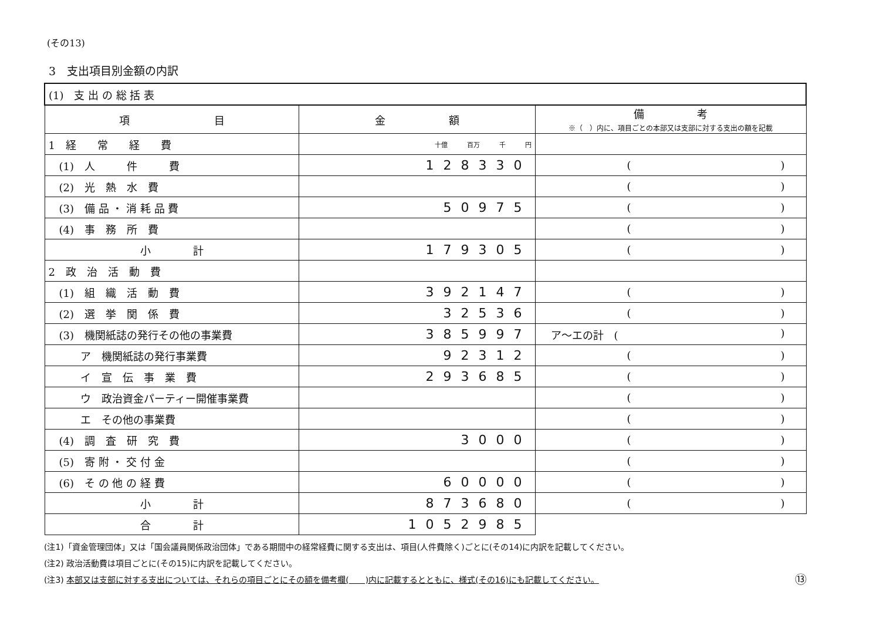(その13)
3　支出項目別金額の内訳
| (1) 支 出 の 総 括 表 | | |
| 項 目 | 金 額 | 備 考 ※（ ）内に、項目ごとの本部又は支部に対する支出の額を記載 |
| 1 経 常 経 費 | 十億 百万 千 円 | |
| (1) 人 件 費 | 128330 | ( ) |
| (2) 光 熱 水 費 | | ( ) |
| (3) 備 品 ・ 消 耗 品 費 | 50975 | ( ) |
| (4) 事 務 所 費 | | ( ) |
| 小 計 | 179305 | ( ) |
| 2 政 治 活 動 費 | | |
| (1) 組 織 活 動 費 | 392147 | ( ) |
| (2) 選 挙 関 係 費 | 32536 | ( ) |
| (3) 機関紙誌の発行その他の事業費 | 385997 | ア～エの計 ( ) |
| ア 機関紙誌の発行事業費 | 92312 | ( ) |
| イ 宣 伝 事 業 費 | 293685 | ( ) |
| ウ 政治資金パーティー開催事業費 | | ( ) |
| エ その他の事業費 | | ( ) |
| (4) 調 査 研 究 費 | 3000 | ( ) |
| (5) 寄 附 ・ 交 付 金 | | ( ) |
| (6) そ の 他 の 経 費 | 60000 | ( ) |
| 小 計 | 873680 | ( ) |
| 合 計 | 1052985 | |
(注1)「資金管理団体」又は「国会議員関係政治団体」である期間中の経常経費に関する支出は、項目(人件費除く)ごとに(その14)に内訳を記載してください。
(注2) 政治活動費は項目ごとに(その15)に内訳を記載してください。
(注3) 本部又は支部に対する支出については、それらの項目ごとにその額を備考欄(　　)内に記載するとともに、様式(その16)にも記載してください。 ⑬